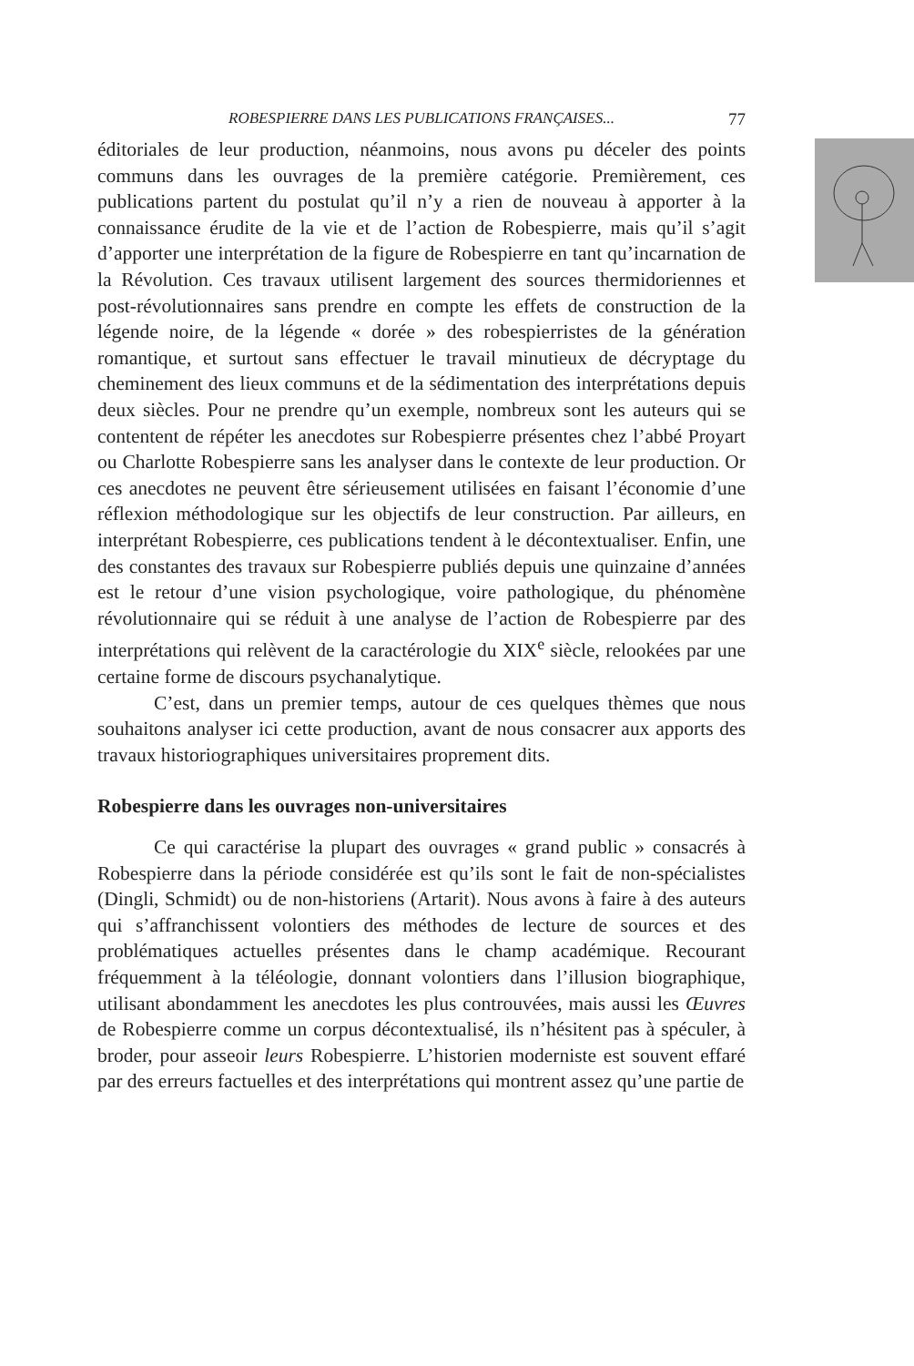ROBESPIERRE DANS LES PUBLICATIONS FRANÇAISES... 77
éditoriales de leur production, néanmoins, nous avons pu déceler des points communs dans les ouvrages de la première catégorie. Premièrement, ces publications partent du postulat qu’il n’y a rien de nouveau à apporter à la connaissance érudite de la vie et de l’action de Robespierre, mais qu’il s’agit d’apporter une interprétation de la figure de Robespierre en tant qu’incarnation de la Révolution. Ces travaux utilisent largement des sources thermidoriennes et post-révolutionnaires sans prendre en compte les effets de construction de la légende noire, de la légende « dorée » des robespierristes de la génération romantique, et surtout sans effectuer le travail minutieux de décryptage du cheminement des lieux communs et de la sédimentation des interprétations depuis deux siècles. Pour ne prendre qu’un exemple, nombreux sont les auteurs qui se contentent de répéter les anecdotes sur Robespierre présentes chez l’abbé Proyart ou Charlotte Robespierre sans les analyser dans le contexte de leur production. Or ces anecdotes ne peuvent être sérieusement utilisées en faisant l’économie d’une réflexion méthodologique sur les objectifs de leur construction. Par ailleurs, en interprétant Robespierre, ces publications tendent à le décontextualiser. Enfin, une des constantes des travaux sur Robespierre publiés depuis une quinzaine d’années est le retour d’une vision psychologique, voire pathologique, du phénomène révolutionnaire qui se réduit à une analyse de l’action de Robespierre par des interprétations qui relèvent de la caractérologie du XIX<sup>e</sup> siècle, relookées par une certaine forme de discours psychanalytique.
C’est, dans un premier temps, autour de ces quelques thèmes que nous souhaitons analyser ici cette production, avant de nous consacrer aux apports des travaux historiographiques universitaires proprement dits.
Robespierre dans les ouvrages non-universitaires
Ce qui caractérise la plupart des ouvrages « grand public » consacrés à Robespierre dans la période considérée est qu’ils sont le fait de non-spécialistes (Dingli, Schmidt) ou de non-historiens (Artarit). Nous avons à faire à des auteurs qui s’affranchissent volontiers des méthodes de lecture de sources et des problématiques actuelles présentes dans le champ académique. Recourant fréquemment à la téléologie, donnant volontiers dans l’illusion biographique, utilisant abondamment les anecdotes les plus controuvées, mais aussi les Œuvres de Robespierre comme un corpus décontextualisé, ils n’hésitent pas à spéculer, à broder, pour asseoir leurs Robespierre. L’historien moderniste est souvent effaré par des erreurs factuelles et des interprétations qui montrent assez qu’une partie de